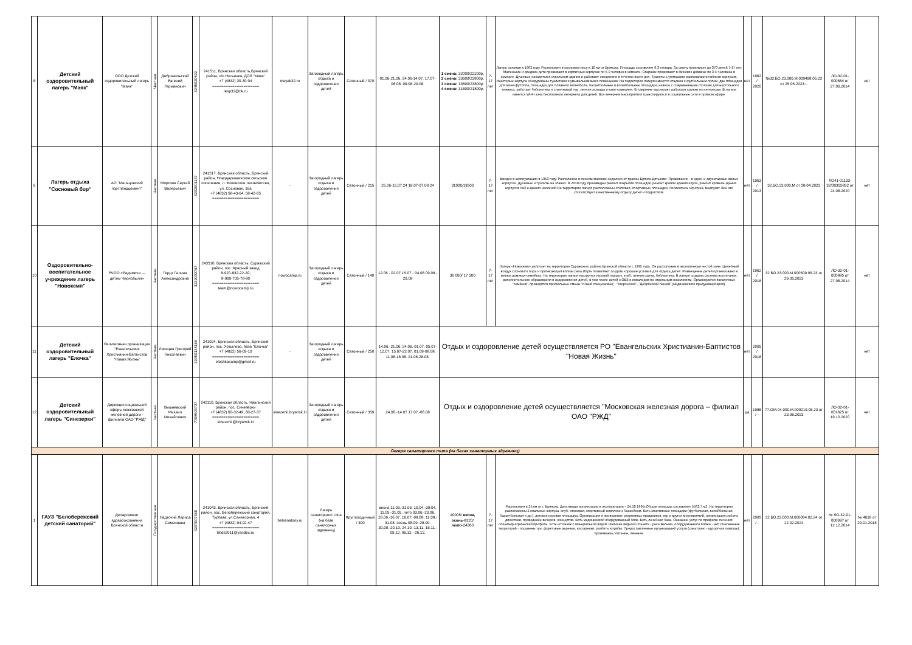| 8 | Детский оздоровительный лагерь "Маяк" | ООО Детский оздоровительный лагерь "Маяк" | Частная | Добровольский Евгений Германович | 3245020592 | 241511, Брянская область,Брянский район, п/о Нетьинка, ДОЛ "Маяк" +7 (4832) 30-30-04 ===================== resp32@bk.ru | mayak32.ru | Загородный лагерь отдыха и оздоровления детей | Сезонный / 370 | 01.06-21.06. 24.06-14.07. 17.07-06.08. 09.08-29.08. | 1 смена: 32000/22200р. 2 смена: 33600/23800р. 3 смена: 33600/23800р. 4 смена: 31600/21800р. | 7-17 лет | Лагерь основан в 1962 году. Расположен в сосновом лесу в 10 км от Брянска. Площадь составляет 9,3 гектара. За смену принимает до 370 детей 7-17 лет. Маленькие и средние дети проживают в кирпичных корпусах по 5-9 человек в комнате. Старшие проживают в финских домиках по 3-4 человека в комнате. Душевые находятся в отдельном здании и работают ежедневно в течение всего дня. Туалеты с унитазами располагаются вблизи корпусов. Некоторые корпуса оборудованы туалетами и умывальниками в помещении. На территории лагеря имеются стадион с футбольным полем, две площадки для мини-футбола, площадка для пляжного волейбола, баскетбольные и волейбольные площадки, навесы с современными столами для настольного тенниса, работает библиотека и стрелковый тир, летняя эстрада и кают-компания. В «деревне мастеров» работают кружки по интересам. В лагере имеется Wi-Fi зона бесплатного интернета для детей. Все вечерние мероприятия транслируются в социальные сети в прямом эфире. | нет | 1962 / 2020 | №32.БО.23.000.М.000498.05.23 от 25.05.2023 г. | ЛО-32-01-000884 от 27.06.2014 | нет |
| 9 | Лагерь отдыха "Сосновый бор" | АО "Мальцовский портландцемент" | Частная | Морозов Сергей Валерьевич | 3202001147 | 241517, Брянская область, Брянский район, Новодарковичское сельское поселение, п. Фокинское лесничество, ул. Сосновая, 16а +7 (4832) 58-43-64, 58-42-65 ===================== | - | Загородный лагерь отдыха и оздоровления детей | Сезонный / 215 | 25.06-15.07.24 18.07-07.08.24 | 31000/19500 | 7-17 лет | Введен в эксплуатацию в 1953 году. Расположен в лесном массиве недалеко от трассы Брянск-Дятьково. Проживание - в одно- и двухэтажных жилых корпусах. Душевые и туалеты на этажах. В 2018 году произведен ремонт покрытия площадок, ремонт кровли здания клуба, ремонт кровель здания корпусов №3 и здания насосной.На территории лагеря расположены столовая, спортивные площадки, библиотека, игротека, медпункт. Все это способствует качественному отдыху детей и подростков. | нет | 1953 / 2013 | 32.БО.23.000.М от 28.04.2023 | ЛО41-01133-32/00355852 от 24.08.2020 | нет |
| 10 | Оздоровительно-воспитательное учреждение лагерь "Новокемп" | РЧОО «Радимичи — детям Чернобыля» | Частная | Гердт Галина Александровна | 3229002797 | 243510, Брянская область, Суражский район, пос. Красный завод 8-920-832-22-20; 8-999-705-78-80 ===================== team@nowocamp.ru | nowocamp.ru | Загородный лагерь отдыха и оздоровления детей | Сезонный / 140 | 12.06 - 02.07 15.07 - 04.08 09.08 - 29.08 | 36 000/ 17 500 | 7-17 лет | Лагерь «Новокемп» работает на территории Суражского района Брянской области с 1995 года. Он расположен в экологически чистой зоне. Целебный воздух соснового бора и протекающая вблизи река Ипуть позволяют создать хорошие условия для отдыха детей. Размещение детей организовано в жилых домиках-семейках. На территории лагеря находятся игровой городок, клуб, летняя сцена, библиотека. В лагере создана система воспитания, дополнительного образования и оздоровления детей, в том числе детей с ОВЗ и инвалидов по отдельным нозологиям. Организуются палаточные "семйеик", проводятся профильные смены "Юный спецназовец", "Творческая", "Дебрянский леший" (медицинского предуниверсария). | нет | 1962 / 2018 | 32.БО.23.000.М.000509.05.23 от 29.05.2023 | ЛО-32-01-000885 от 27.06.2014 | нет |
| 11 | Детский оздоровительный лагерь "Елочка" | Религиозная организация "Евангельских Христианин-Баптистов "Новая Жизнь" | Частная | Лисицин Григорий Николаевич | 32050133168 | 241024, Брянская область, Брянский район, пос. Хотылево, база "Елочка" +7 (4832) 56-09-10 ===================== elochkacamp@gmail.ru | - | Загородный лагерь отдыха и оздоровления детей | Сезонный / 250 | 14.06.-21.06. 24.06.-01.07. 05.07-12.07. 15.07-22.07. 01.08-08.08. 11.08-18.08. 21.08-28.08. | Отдых и оздоровление детей осуществляется РО "Евангельских Христианин-Баптистов "Новая Жизнь" | | | нет | 2005 / 2018 | | | нет |
| 12 | Детский оздоровительный лагерь "Синезерки" | Дирекция социальной сферы московской железной дороги - филиала ОАО "РЖД" | Частная | Вишневский Михаил Михайлович | 7708503727 | 242110, Брянская область, Навлинский район, пос. Синезёрки +7 (4832) 60-32-49, 60-27-37 ===================== sinezerki@bryansk.in | sinezerki.bryansk.in | Загородный лагерь отдыха и оздоровления детей | Сезонный / 350 | 24.06.-14.07 17.07.-06.08 | Отдых и оздоровление детей осуществляется "Московская железная дорога – филиал ОАО "РЖД" | | | да | 1986 / - | 77.ОМ.04.000.М.000019.06.23 от 23.06.2023 | ЛО-32-01-001825 от 19.10.2020 | нет |
| Лагеря санаторного типа (на базах санаторных здравниц) | | | | | | | | | | | | | | | | | | |
| 1 | ГАУЗ "Белобережский детский санаторий" | Департамент здравоохранения Брянской области | Государственная | Надточий Лариса Семеновна | 3207007368 | 241043, Брянская область, Брянский район, пос. Белобережский санаторий, Турбаза, ул.Санаторная, 4 +7 (4832) 94-92-47 ===================== bbds2011@yandex.ru | belsanatoriy.ru | Лагерь санаторного типа (на базе санаторных здравниц) | Круглогодичный / 300 | весна 11.03.-31.03. 10.04.-30.04. 11.05.-31.05. лето 03.06.-23.06. 26.06.-16.07. 19.07.-08.08. 11.08.- 31.08. осень 08.09.-28.09. 30.09.-20.10. 24.10.-13.11. 15.11.- 05.12. 06.12.- 26.12. | 40005/ весна, осень -8120/ лето -24360 | 7-17 лет | Расположен в 25 км от г. Брянска. Дата ввода организации в эксплуатацию - 24.10.1995г.Общая площадь составляет 5562,7 м2. На территории расположены 2 спальных корпуса, клуб, столовая, спортивный комплекс с бассейном. Есть спортивные площадки (футбольная, волейбольная, баскетбольная и др.), детская игровая площадка. Организация и проведение спортивных праздников, игр и других мероприятий, организация работы дискотеки, проведение вечеров, концертов. Есть медицинский оборудованный блок. Есть лечебная база. Оказание услуг по профилю лечения: общепедиатрический профиль. Есть источник с минеральной водой. Наличие водного объекта - река Вельма, оборудованного пляжа - нет. Озеленение территорий - посажены туи, фруктовые деревья, кустарники, разбиты клумбы. Предоставляемые организацией услуги (санаторно - курортная помощь): проживание, питание, лечение. | нет | 2005 / - | 32.БО.23.000.М.000084.02.24 от 22.02.2024 | № ЛО-32-01-000997 от 12.12.2014 | № 4618 от 29.01.2018 |